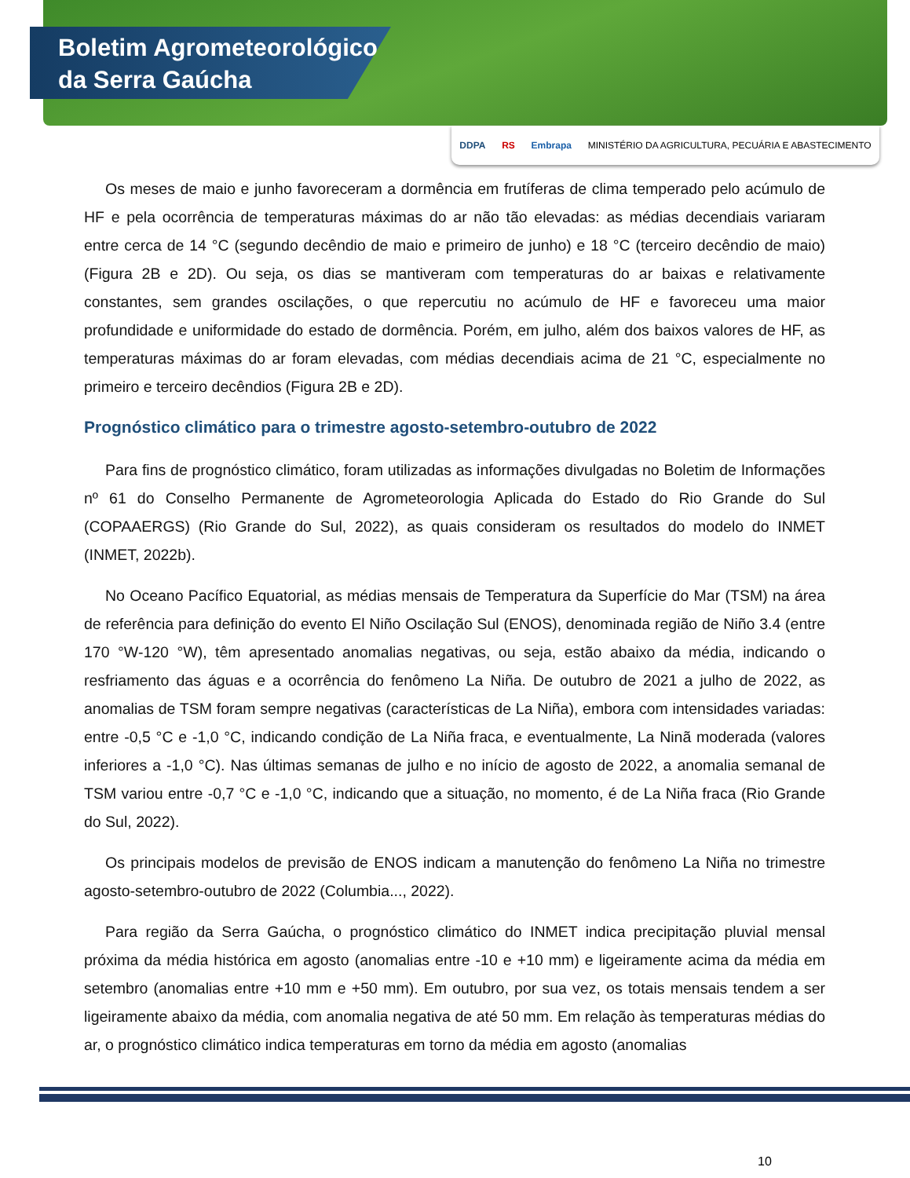Boletim Agrometeorológico
da Serra Gaúcha
DDPA RS Embrapa MINISTÉRIO DA AGRICULTURA, PECUÁRIA E ABASTECIMENTO
Os meses de maio e junho favoreceram a dormência em frutíferas de clima temperado pelo acúmulo de HF e pela ocorrência de temperaturas máximas do ar não tão elevadas: as médias decendiais variaram entre cerca de 14 °C (segundo decêndio de maio e primeiro de junho) e 18 °C (terceiro decêndio de maio) (Figura 2B e 2D). Ou seja, os dias se mantiveram com temperaturas do ar baixas e relativamente constantes, sem grandes oscilações, o que repercutiu no acúmulo de HF e favoreceu uma maior profundidade e uniformidade do estado de dormência. Porém, em julho, além dos baixos valores de HF, as temperaturas máximas do ar foram elevadas, com médias decendiais acima de 21 °C, especialmente no primeiro e terceiro decêndios (Figura 2B e 2D).
Prognóstico climático para o trimestre agosto-setembro-outubro de 2022
Para fins de prognóstico climático, foram utilizadas as informações divulgadas no Boletim de Informações nº 61 do Conselho Permanente de Agrometeorologia Aplicada do Estado do Rio Grande do Sul (COPAAERGS) (Rio Grande do Sul, 2022), as quais consideram os resultados do modelo do INMET (INMET, 2022b).
No Oceano Pacífico Equatorial, as médias mensais de Temperatura da Superfície do Mar (TSM) na área de referência para definição do evento El Niño Oscilação Sul (ENOS), denominada região de Niño 3.4 (entre 170 °W-120 °W), têm apresentado anomalias negativas, ou seja, estão abaixo da média, indicando o resfriamento das águas e a ocorrência do fenômeno La Niña. De outubro de 2021 a julho de 2022, as anomalias de TSM foram sempre negativas (características de La Niña), embora com intensidades variadas: entre -0,5 °C e -1,0 °C, indicando condição de La Niña fraca, e eventualmente, La Ninã moderada (valores inferiores a -1,0 °C). Nas últimas semanas de julho e no início de agosto de 2022, a anomalia semanal de TSM variou entre -0,7 °C e -1,0 °C, indicando que a situação, no momento, é de La Niña fraca (Rio Grande do Sul, 2022).
Os principais modelos de previsão de ENOS indicam a manutenção do fenômeno La Niña no trimestre agosto-setembro-outubro de 2022 (Columbia..., 2022).
Para região da Serra Gaúcha, o prognóstico climático do INMET indica precipitação pluvial mensal próxima da média histórica em agosto (anomalias entre -10 e +10 mm) e ligeiramente acima da média em setembro (anomalias entre +10 mm e +50 mm). Em outubro, por sua vez, os totais mensais tendem a ser ligeiramente abaixo da média, com anomalia negativa de até 50 mm. Em relação às temperaturas médias do ar, o prognóstico climático indica temperaturas em torno da média em agosto (anomalias
10